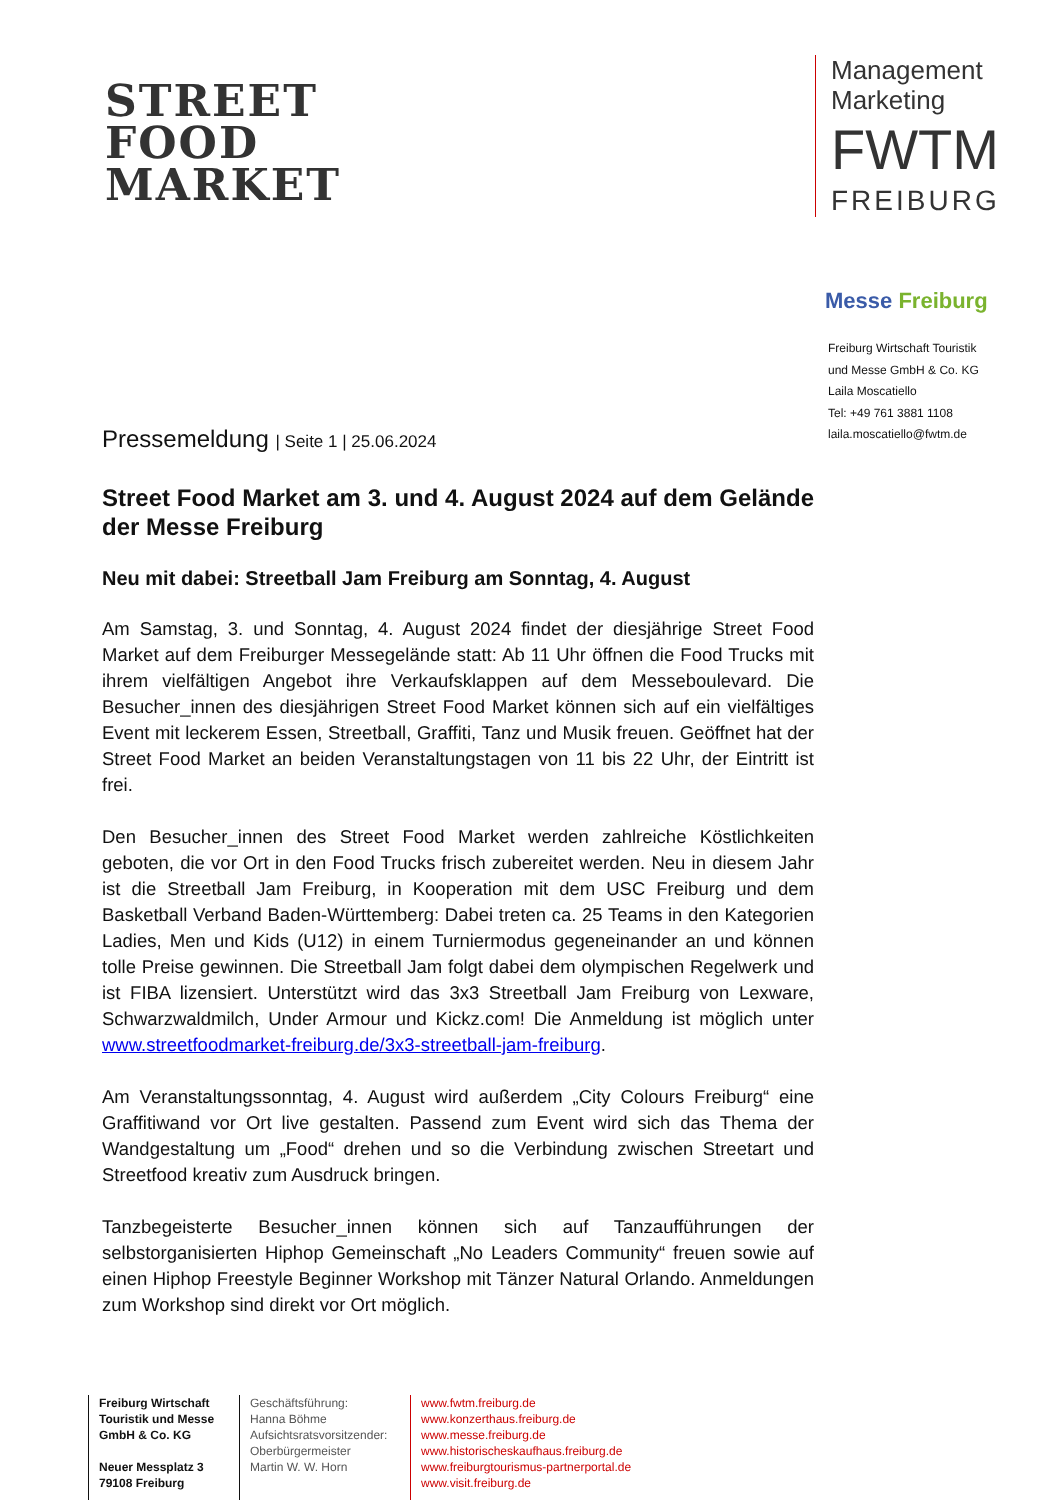STREET
FOOD
MARKET
Management
Marketing
FWTM
FREIBURG
Messe Freiburg
Freiburg Wirtschaft Touristik
und Messe GmbH & Co. KG
Laila Moscatiello
Tel: +49 761 3881 1108
laila.moscatiello@fwtm.de
Pressemeldung | Seite 1 | 25.06.2024
Street Food Market am 3. und 4. August 2024 auf dem Gelände der Messe Freiburg
Neu mit dabei: Streetball Jam Freiburg am Sonntag, 4. August
Am Samstag, 3. und Sonntag, 4. August 2024 findet der diesjährige Street Food Market auf dem Freiburger Messegelände statt: Ab 11 Uhr öffnen die Food Trucks mit ihrem vielfältigen Angebot ihre Verkaufsklappen auf dem Messeboulevard. Die Besucher_innen des diesjährigen Street Food Market können sich auf ein vielfältiges Event mit leckerem Essen, Streetball, Graffiti, Tanz und Musik freuen. Geöffnet hat der Street Food Market an beiden Veranstaltungstagen von 11 bis 22 Uhr, der Eintritt ist frei.
Den Besucher_innen des Street Food Market werden zahlreiche Köstlichkeiten geboten, die vor Ort in den Food Trucks frisch zubereitet werden. Neu in diesem Jahr ist die Streetball Jam Freiburg, in Kooperation mit dem USC Freiburg und dem Basketball Verband Baden-Württemberg: Dabei treten ca. 25 Teams in den Kategorien Ladies, Men und Kids (U12) in einem Turniermodus gegeneinander an und können tolle Preise gewinnen. Die Streetball Jam folgt dabei dem olympischen Regelwerk und ist FIBA lizensiert. Unterstützt wird das 3x3 Streetball Jam Freiburg von Lexware, Schwarzwaldmilch, Under Armour und Kickz.com! Die Anmeldung ist möglich unter www.streetfoodmarket-freiburg.de/3x3-streetball-jam-freiburg.
Am Veranstaltungssonntag, 4. August wird außerdem „City Colours Freiburg“ eine Graffitiwand vor Ort live gestalten. Passend zum Event wird sich das Thema der Wandgestaltung um „Food“ drehen und so die Verbindung zwischen Streetart und Streetfood kreativ zum Ausdruck bringen.
Tanzbegeisterte Besucher_innen können sich auf Tanzaufführungen der selbstorganisierten Hiphop Gemeinschaft „No Leaders Community“ freuen sowie auf einen Hiphop Freestyle Beginner Workshop mit Tänzer Natural Orlando. Anmeldungen zum Workshop sind direkt vor Ort möglich.
Freiburg Wirtschaft Touristik und Messe GmbH & Co. KG
Neuer Messplatz 3
79108 Freiburg
Geschäftsführung:
Hanna Böhme
Aufsichtsratsvorsitzender:
Oberbürgermeister
Martin W. W. Horn
www.fwtm.freiburg.de
www.konzerthaus.freiburg.de
www.messe.freiburg.de
www.historischeskaufhaus.freiburg.de
www.freiburgtourismus-partnerportal.de
www.visit.freiburg.de